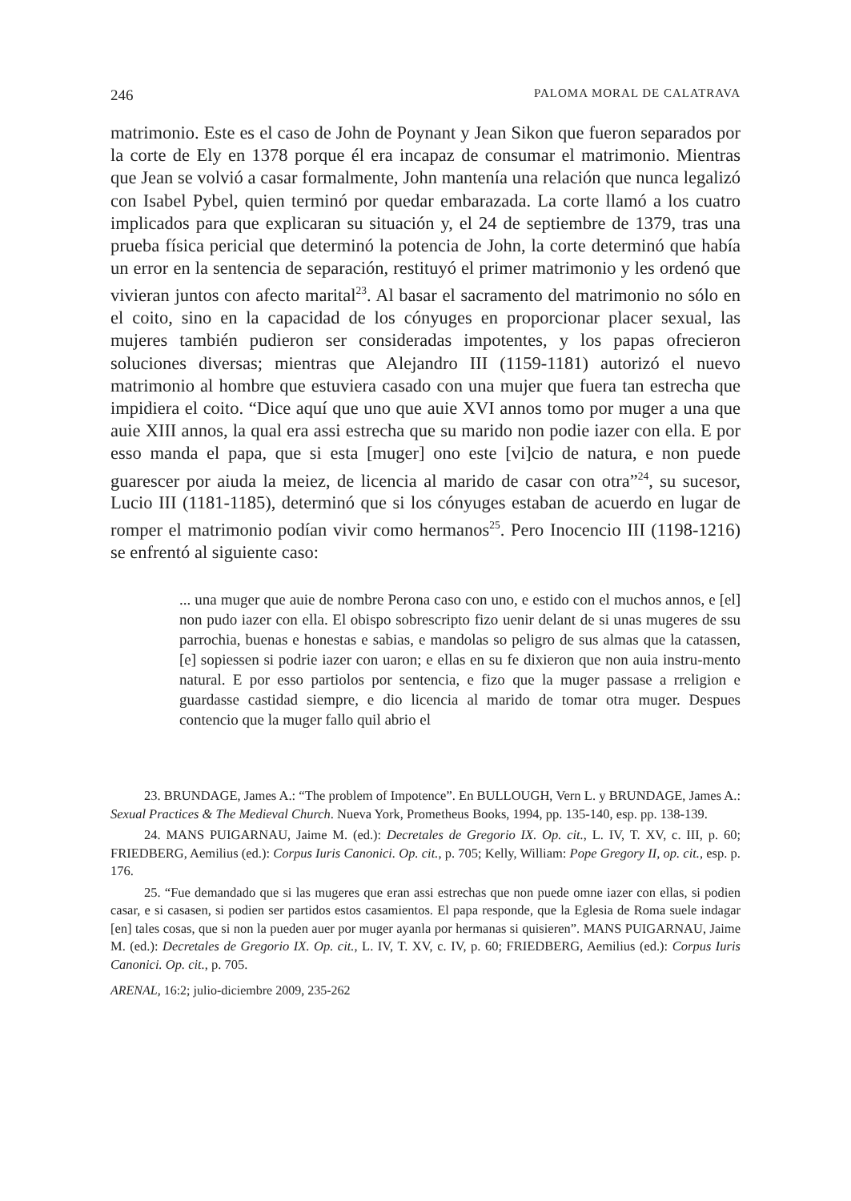246 PALOMA MORAL DE CALATRAVA
matrimonio. Este es el caso de John de Poynant y Jean Sikon que fueron separados por la corte de Ely en 1378 porque él era incapaz de consumar el matrimonio. Mientras que Jean se volvió a casar formalmente, John mantenía una relación que nunca legalizó con Isabel Pybel, quien terminó por quedar embarazada. La corte llamó a los cuatro implicados para que explicaran su situación y, el 24 de septiembre de 1379, tras una prueba física pericial que determinó la potencia de John, la corte determinó que había un error en la sentencia de separación, restituyó el primer matrimonio y les ordenó que vivieran juntos con afecto marital<sup>23</sup>. Al basar el sacramento del matrimonio no sólo en el coito, sino en la capacidad de los cónyuges en proporcionar placer sexual, las mujeres también pudieron ser consideradas impotentes, y los papas ofrecieron soluciones diversas; mientras que Alejandro III (1159-1181) autorizó el nuevo matrimonio al hombre que estuviera casado con una mujer que fuera tan estrecha que impidiera el coito. “Dice aquí que uno que auie XVI annos tomo por muger a una que auie XIII annos, la qual era assi estrecha que su marido non podie iazer con ella. E por esso manda el papa, que si esta [muger] ono este [vi]cio de natura, e non puede guarescer por aiuda la meiez, de licencia al marido de casar con otra”<sup>24</sup>, su sucesor, Lucio III (1181-1185), determinó que si los cónyuges estaban de acuerdo en lugar de romper el matrimonio podían vivir como hermanos<sup>25</sup>. Pero Inocencio III (1198-1216) se enfrentó al siguiente caso:
... una muger que auie de nombre Perona caso con uno, e estido con el muchos annos, e [el] non pudo iazer con ella. El obispo sobrescripto fizo uenir delant de si unas mugeres de ssu parrochia, buenas e honestas e sabias, e mandolas so peligro de sus almas que la catassen, [e] sopiessen si podrie iazer con uaron; e ellas en su fe dixieron que non auia instru-mento natural. E por esso partiolos por sentencia, e fizo que la muger passase a rreligion e guardasse castidad siempre, e dio licencia al marido de tomar otra muger. Despues contencio que la muger fallo quil abrio el
23. BRUNDAGE, James A.: “The problem of Impotence”. En BULLOUGH, Vern L. y BRUNDAGE, James A.: Sexual Practices & The Medieval Church. Nueva York, Prometheus Books, 1994, pp. 135-140, esp. pp. 138-139.
24. MANS PUIGARNAU, Jaime M. (ed.): Decretales de Gregorio IX. Op. cit., L. IV, T. XV, c. III, p. 60; FRIEDBERG, Aemilius (ed.): Corpus Iuris Canonici. Op. cit., p. 705; Kelly, William: Pope Gregory II, op. cit., esp. p. 176.
25. “Fue demandado que si las mugeres que eran assi estrechas que non puede omne iazer con ellas, si podien casar, e si casasen, si podien ser partidos estos casamientos. El papa responde, que la Eglesia de Roma suele indagar [en] tales cosas, que si non la pueden auer por muger ayanla por hermanas si quisieren”. MANS PUIGARNAU, Jaime M. (ed.): Decretales de Gregorio IX. Op. cit., L. IV, T. XV, c. IV, p. 60; FRIEDBERG, Aemilius (ed.): Corpus Iuris Canonici. Op. cit., p. 705.
ARENAL, 16:2; julio-diciembre 2009, 235-262